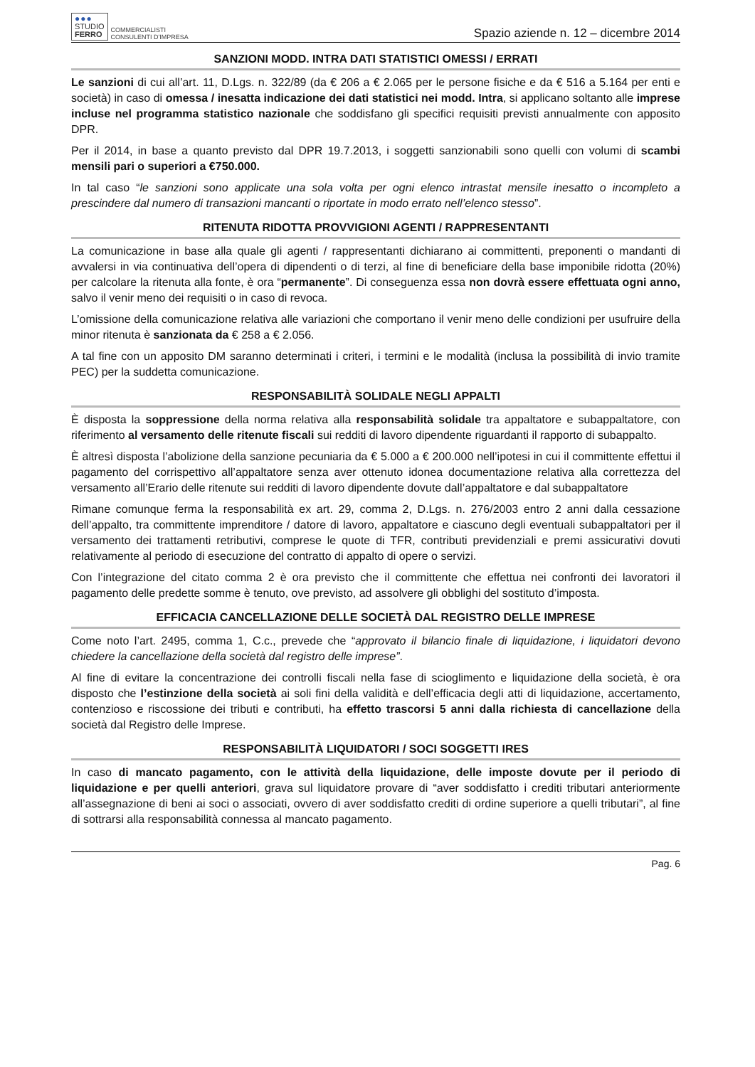●●●
STUDIO
FERRO
COMMERCIALISTI
CONSULENTI D'IMPRESA
Spazio aziende n. 12 – dicembre 2014
SANZIONI MODD. INTRA DATI STATISTICI OMESSI / ERRATI
Le sanzioni di cui all’art. 11, D.Lgs. n. 322/89 (da € 206 a € 2.065 per le persone fisiche e da € 516 a 5.164 per enti e società) in caso di omessa / inesatta indicazione dei dati statistici nei modd. Intra, si applicano soltanto alle imprese incluse nel programma statistico nazionale che soddisfano gli specifici requisiti previsti annualmente con apposito DPR.
Per il 2014, in base a quanto previsto dal DPR 19.7.2013, i soggetti sanzionabili sono quelli con volumi di scambi mensili pari o superiori a €750.000.
In tal caso “le sanzioni sono applicate una sola volta per ogni elenco intrastat mensile inesatto o incompleto a prescindere dal numero di transazioni mancanti o riportate in modo errato nell’elenco stesso”.
RITENUTA RIDOTTA PROVVIGIONI AGENTI / RAPPRESENTANTI
La comunicazione in base alla quale gli agenti / rappresentanti dichiarano ai committenti, preponenti o mandanti di avvalersi in via continuativa dell’opera di dipendenti o di terzi, al fine di beneficiare della base imponibile ridotta (20%) per calcolare la ritenuta alla fonte, è ora “permanente”. Di conseguenza essa non dovrà essere effettuata ogni anno, salvo il venir meno dei requisiti o in caso di revoca.
L’omissione della comunicazione relativa alle variazioni che comportano il venir meno delle condizioni per usufruire della minor ritenuta è sanzionata da € 258 a € 2.056.
A tal fine con un apposito DM saranno determinati i criteri, i termini e le modalità (inclusa la possibilità di invio tramite PEC) per la suddetta comunicazione.
RESPONSABILITÀ SOLIDALE NEGLI APPALTI
È disposta la soppressione della norma relativa alla responsabilità solidale tra appaltatore e subappaltatore, con riferimento al versamento delle ritenute fiscali sui redditi di lavoro dipendente riguardanti il rapporto di subappalto.
È altresì disposta l’abolizione della sanzione pecuniaria da € 5.000 a € 200.000 nell’ipotesi in cui il committente effettui il pagamento del corrispettivo all’appaltatore senza aver ottenuto idonea documentazione relativa alla correttezza del versamento all’Erario delle ritenute sui redditi di lavoro dipendente dovute dall’appaltatore e dal subappaltatore
Rimane comunque ferma la responsabilità ex art. 29, comma 2, D.Lgs. n. 276/2003 entro 2 anni dalla cessazione dell’appalto, tra committente imprenditore / datore di lavoro, appaltatore e ciascuno degli eventuali subappaltatori per il versamento dei trattamenti retributivi, comprese le quote di TFR, contributi previdenziali e premi assicurativi dovuti relativamente al periodo di esecuzione del contratto di appalto di opere o servizi.
Con l’integrazione del citato comma 2 è ora previsto che il committente che effettua nei confronti dei lavoratori il pagamento delle predette somme è tenuto, ove previsto, ad assolvere gli obblighi del sostituto d’imposta.
EFFICACIA CANCELLAZIONE DELLE SOCIETÀ DAL REGISTRO DELLE IMPRESE
Come noto l’art. 2495, comma 1, C.c., prevede che “approvato il bilancio finale di liquidazione, i liquidatori devono chiedere la cancellazione della società dal registro delle imprese”.
Al fine di evitare la concentrazione dei controlli fiscali nella fase di scioglimento e liquidazione della società, è ora disposto che l’estinzione della società ai soli fini della validità e dell’efficacia degli atti di liquidazione, accertamento, contenzioso e riscossione dei tributi e contributi, ha effetto trascorsi 5 anni dalla richiesta di cancellazione della società dal Registro delle Imprese.
RESPONSABILITÀ LIQUIDATORI / SOCI SOGGETTI IRES
In caso di mancato pagamento, con le attività della liquidazione, delle imposte dovute per il periodo di liquidazione e per quelli anteriori, grava sul liquidatore provare di “aver soddisfatto i crediti tributari anteriormente all’assegnazione di beni ai soci o associati, ovvero di aver soddisfatto crediti di ordine superiore a quelli tributari”, al fine di sottrarsi alla responsabilità connessa al mancato pagamento.
Pag. 6